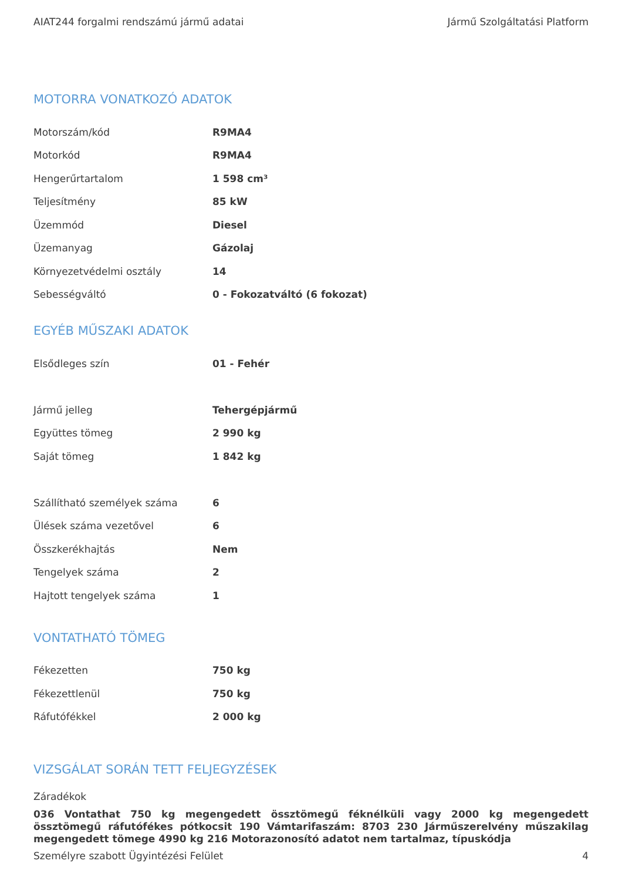AIAT244 forgalmi rendszámú jármű adatai Jármű Szolgáltatási Platform
MOTORRA VONATKOZÓ ADATOK
| Motorszám/kód | R9MA4 |
| Motorkód | R9MA4 |
| Hengerűrtartalom | 1 598 cm³ |
| Teljesítmény | 85 kW |
| Üzemmód | Diesel |
| Üzemanyag | Gázolaj |
| Környezetvédelmi osztály | 14 |
| Sebességváltó | 0 - Fokozatváltó (6 fokozat) |
EGYÉB MŰSZAKI ADATOK
| Elsődleges szín | 01 - Fehér |
| Jármű jelleg | Tehergépjármű |
| Együttes tömeg | 2 990 kg |
| Saját tömeg | 1 842 kg |
| Szállítható személyek száma | 6 |
| Ülések száma vezetővel | 6 |
| Összkerékhajtás | Nem |
| Tengelyek száma | 2 |
| Hajtott tengelyek száma | 1 |
VONTATHATÓ TÖMEG
| Fékezetten | 750 kg |
| Fékezettlenül | 750 kg |
| Ráfutófékkel | 2 000 kg |
VIZSGÁLAT SORÁN TETT FELJEGYZÉSEK
Záradékok
036 Vontathat 750 kg megengedett össztömegű féknélküli vagy 2000 kg megengedett össztömegű ráfutófékes pótkocsit 190 Vámtarifaszám: 8703 230 Járműszerelvény műszakilag megengedett tömege 4990 kg 216 Motorazonosító adatot nem tartalmaz, típuskódja
Személyre szabott Ügyintézési Felület 4